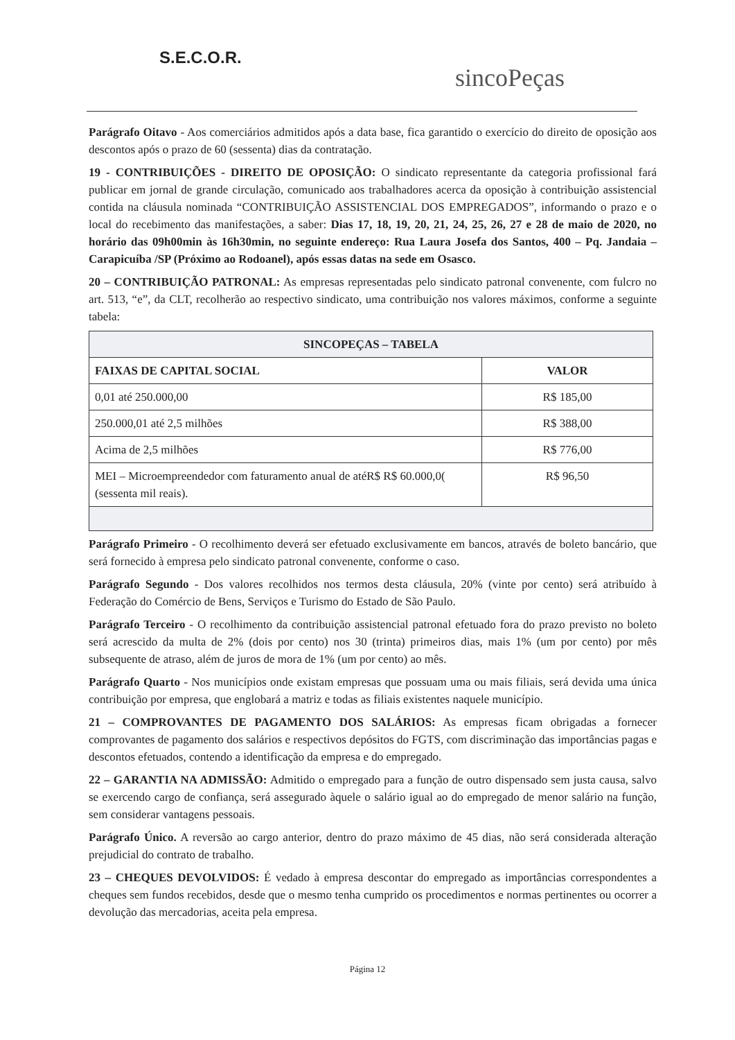S.E.C.O.R.
sincoPeças
Parágrafo Oitavo - Aos comerciários admitidos após a data base, fica garantido o exercício do direito de oposição aos descontos após o prazo de 60 (sessenta) dias da contratação.
19 - CONTRIBUIÇÕES - DIREITO DE OPOSIÇÃO: O sindicato representante da categoria profissional fará publicar em jornal de grande circulação, comunicado aos trabalhadores acerca da oposição à contribuição assistencial contida na cláusula nominada “CONTRIBUIÇÃO ASSISTENCIAL DOS EMPREGADOS”, informando o prazo e o local do recebimento das manifestações, a saber: Dias 17, 18, 19, 20, 21, 24, 25, 26, 27 e 28 de maio de 2020, no horário das 09h00min às 16h30min, no seguinte endereço: Rua Laura Josefa dos Santos, 400 – Pq. Jandaia – Carapicuíba /SP (Próximo ao Rodoanel), após essas datas na sede em Osasco.
20 – CONTRIBUIÇÃO PATRONAL: As empresas representadas pelo sindicato patronal convenente, com fulcro no art. 513, “e”, da CLT, recolherão ao respectivo sindicato, uma contribuição nos valores máximos, conforme a seguinte tabela:
| SINCOPEÇAS – TABELA | |
| --- | --- |
| FAIXAS DE CAPITAL SOCIAL | VALOR |
| 0,01 até 250.000,00 | R$ 185,00 |
| 250.000,01 até 2,5 milhões | R$ 388,00 |
| Acima de 2,5 milhões | R$ 776,00 |
| MEI – Microempreendedor com faturamento anual de atéR$ R$ 60.000,0( (sessenta mil reais). | R$ 96,50 |
Parágrafo Primeiro - O recolhimento deverá ser efetuado exclusivamente em bancos, através de boleto bancário, que será fornecido à empresa pelo sindicato patronal convenente, conforme o caso.
Parágrafo Segundo - Dos valores recolhidos nos termos desta cláusula, 20% (vinte por cento) será atribuído à Federação do Comércio de Bens, Serviços e Turismo do Estado de São Paulo.
Parágrafo Terceiro - O recolhimento da contribuição assistencial patronal efetuado fora do prazo previsto no boleto será acrescido da multa de 2% (dois por cento) nos 30 (trinta) primeiros dias, mais 1% (um por cento) por mês subsequente de atraso, além de juros de mora de 1% (um por cento) ao mês.
Parágrafo Quarto - Nos municípios onde existam empresas que possuam uma ou mais filiais, será devida uma única contribuição por empresa, que englobará a matriz e todas as filiais existentes naquele município.
21 – COMPROVANTES DE PAGAMENTO DOS SALÁRIOS: As empresas ficam obrigadas a fornecer comprovantes de pagamento dos salários e respectivos depósitos do FGTS, com discriminação das importâncias pagas e descontos efetuados, contendo a identificação da empresa e do empregado.
22 – GARANTIA NA ADMISSÃO: Admitido o empregado para a função de outro dispensado sem justa causa, salvo se exercendo cargo de confiança, será assegurado àquele o salário igual ao do empregado de menor salário na função, sem considerar vantagens pessoais.
Parágrafo Único. A reversão ao cargo anterior, dentro do prazo máximo de 45 dias, não será considerada alteração prejudicial do contrato de trabalho.
23 – CHEQUES DEVOLVIDOS: É vedado à empresa descontar do empregado as importâncias correspondentes a cheques sem fundos recebidos, desde que o mesmo tenha cumprido os procedimentos e normas pertinentes ou ocorrer a devolução das mercadorias, aceita pela empresa.
Página 12